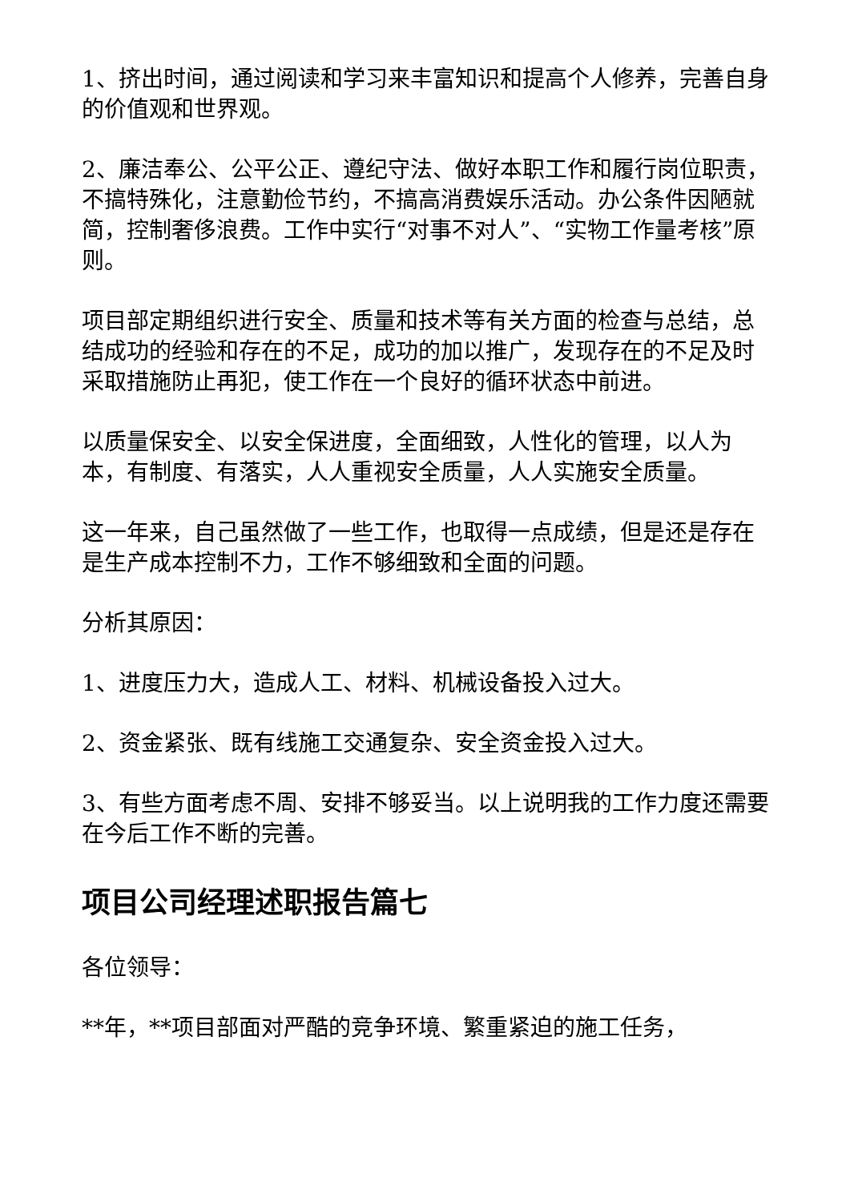1、挤出时间，通过阅读和学习来丰富知识和提高个人修养，完善自身的价值观和世界观。
2、廉洁奉公、公平公正、遵纪守法、做好本职工作和履行岗位职责，不搞特殊化，注意勤俭节约，不搞高消费娱乐活动。办公条件因陋就简，控制奢侈浪费。工作中实行“对事不对人”、“实物工作量考核”原则。
项目部定期组织进行安全、质量和技术等有关方面的检查与总结，总结成功的经验和存在的不足，成功的加以推广，发现存在的不足及时采取措施防止再犯，使工作在一个良好的循环状态中前进。
以质量保安全、以安全保进度，全面细致，人性化的管理，以人为本，有制度、有落实，人人重视安全质量，人人实施安全质量。
这一年来，自己虽然做了一些工作，也取得一点成绩，但是还是存在是生产成本控制不力，工作不够细致和全面的问题。
分析其原因：
1、进度压力大，造成人工、材料、机械设备投入过大。
2、资金紧张、既有线施工交通复杂、安全资金投入过大。
3、有些方面考虑不周、安排不够妥当。以上说明我的工作力度还需要在今后工作不断的完善。
项目公司经理述职报告篇七
各位领导：
**年，**项目部面对严酷的竞争环境、繁重紧迫的施工任务，